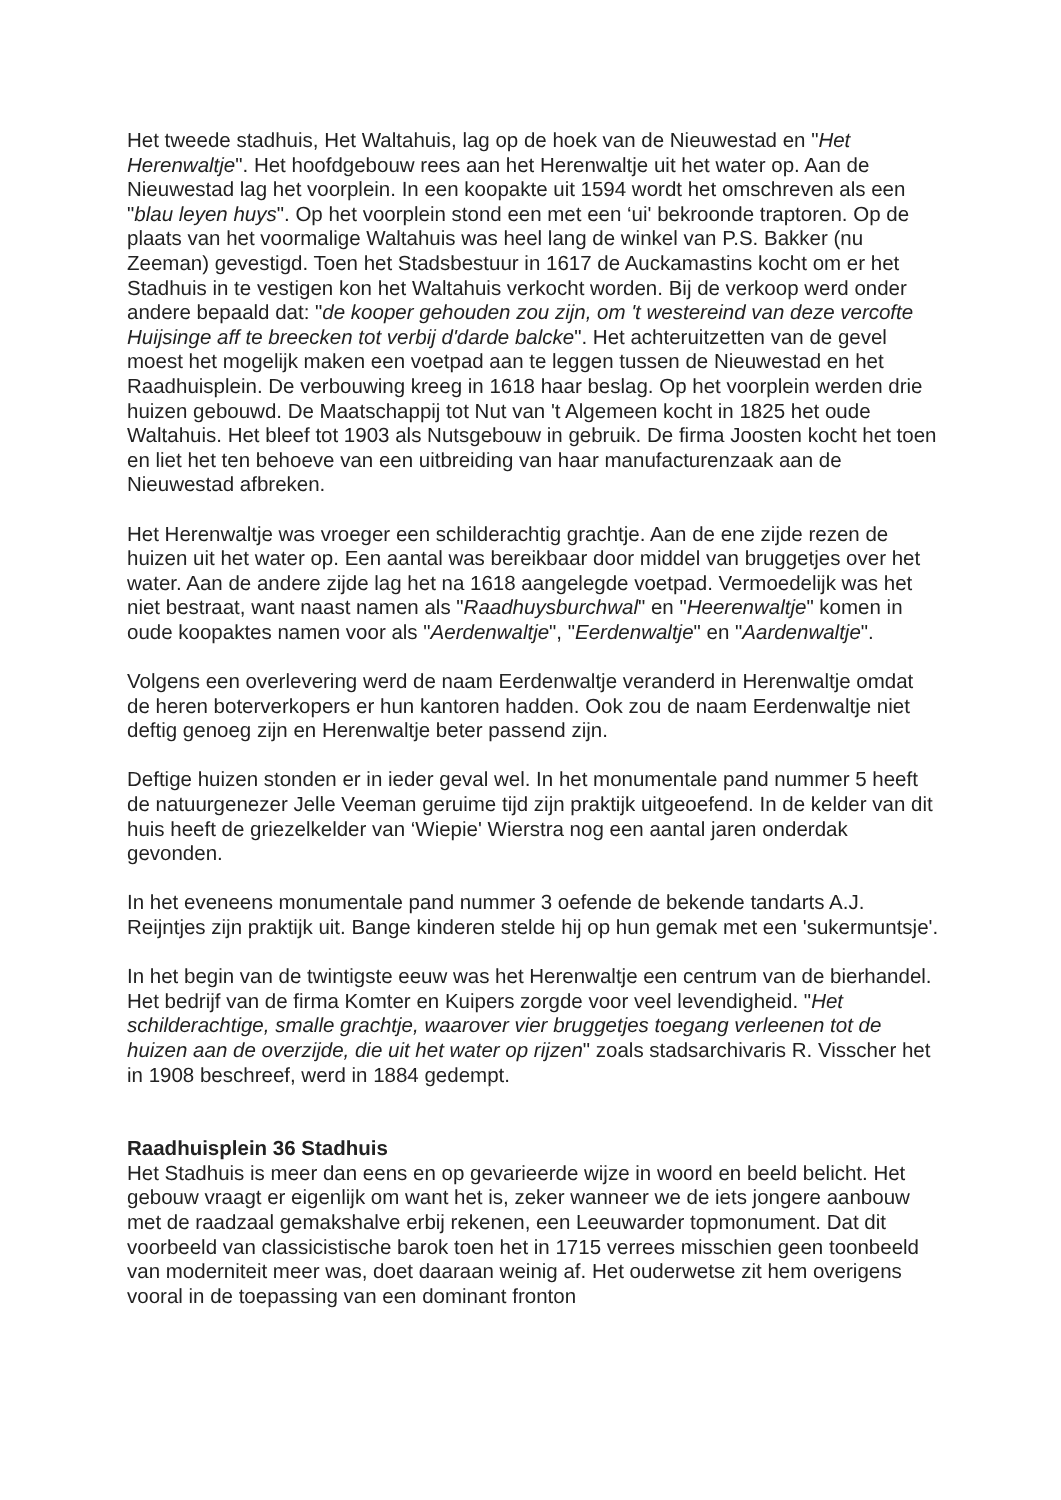Het tweede stadhuis, Het Waltahuis, lag op de hoek van de Nieuwestad en "Het Herenwaltje". Het hoofdgebouw rees aan het Herenwaltje uit het water op. Aan de Nieuwestad lag het voorplein. In een koopakte uit 1594 wordt het omschreven als een "blau leyen huys". Op het voorplein stond een met een ‘ui' bekroonde traptoren. Op de plaats van het voormalige Waltahuis was heel lang de winkel van P.S. Bakker (nu Zeeman) gevestigd. Toen het Stadsbestuur in 1617 de Auckamastins kocht om er het Stadhuis in te vestigen kon het Waltahuis verkocht worden. Bij de verkoop werd onder andere bepaald dat: "de kooper gehouden zou zijn, om 't westereind van deze vercofte Huijsinge aff te breecken tot verbij d'darde balcke". Het achteruitzetten van de gevel moest het mogelijk maken een voetpad aan te leggen tussen de Nieuwestad en het Raadhuisplein. De verbouwing kreeg in 1618 haar beslag. Op het voorplein werden drie huizen gebouwd. De Maatschappij tot Nut van 't Algemeen kocht in 1825 het oude Waltahuis. Het bleef tot 1903 als Nutsgebouw in gebruik. De firma Joosten kocht het toen en liet het ten behoeve van een uitbreiding van haar manufacturenzaak aan de Nieuwestad afbreken.
Het Herenwaltje was vroeger een schilderachtig grachtje. Aan de ene zijde rezen de huizen uit het water op. Een aantal was bereikbaar door middel van bruggetjes over het water. Aan de andere zijde lag het na 1618 aangelegde voetpad. Vermoedelijk was het niet bestraat, want naast namen als "Raadhuysburchwal" en "Heerenwaltje" komen in oude koopaktes namen voor als "Aerdenwaltje", "Eerdenwaltje" en "Aardenwaltje".
Volgens een overlevering werd de naam Eerdenwaltje veranderd in Herenwaltje omdat de heren boterverkopers er hun kantoren hadden. Ook zou de naam Eerdenwaltje niet deftig genoeg zijn en Herenwaltje beter passend zijn.
Deftige huizen stonden er in ieder geval wel. In het monumentale pand nummer 5 heeft de natuurgenezer Jelle Veeman geruime tijd zijn praktijk uitgeoefend. In de kelder van dit huis heeft de griezelkelder van ‘Wiepie' Wierstra nog een aantal jaren onderdak gevonden.
In het eveneens monumentale pand nummer 3 oefende de bekende tandarts A.J. Reijntjes zijn praktijk uit. Bange kinderen stelde hij op hun gemak met een 'sukermuntsje'.
In het begin van de twintigste eeuw was het Herenwaltje een centrum van de bierhandel. Het bedrijf van de firma Komter en Kuipers zorgde voor veel levendigheid. "Het schilderachtige, smalle grachtje, waarover vier bruggetjes toegang verleenen tot de huizen aan de overzijde, die uit het water op rijzen" zoals stadsarchivaris R. Visscher het in 1908 beschreef, werd in 1884 gedempt.
Raadhuisplein 36 Stadhuis
Het Stadhuis is meer dan eens en op gevarieerde wijze in woord en beeld belicht. Het gebouw vraagt er eigenlijk om want het is, zeker wanneer we de iets jongere aanbouw met de raadzaal gemakshalve erbij rekenen, een Leeuwarder topmonument. Dat dit voorbeeld van classicistische barok toen het in 1715 verrees misschien geen toonbeeld van moderniteit meer was, doet daaraan weinig af. Het ouderwetse zit hem overigens vooral in de toepassing van een dominant fronton